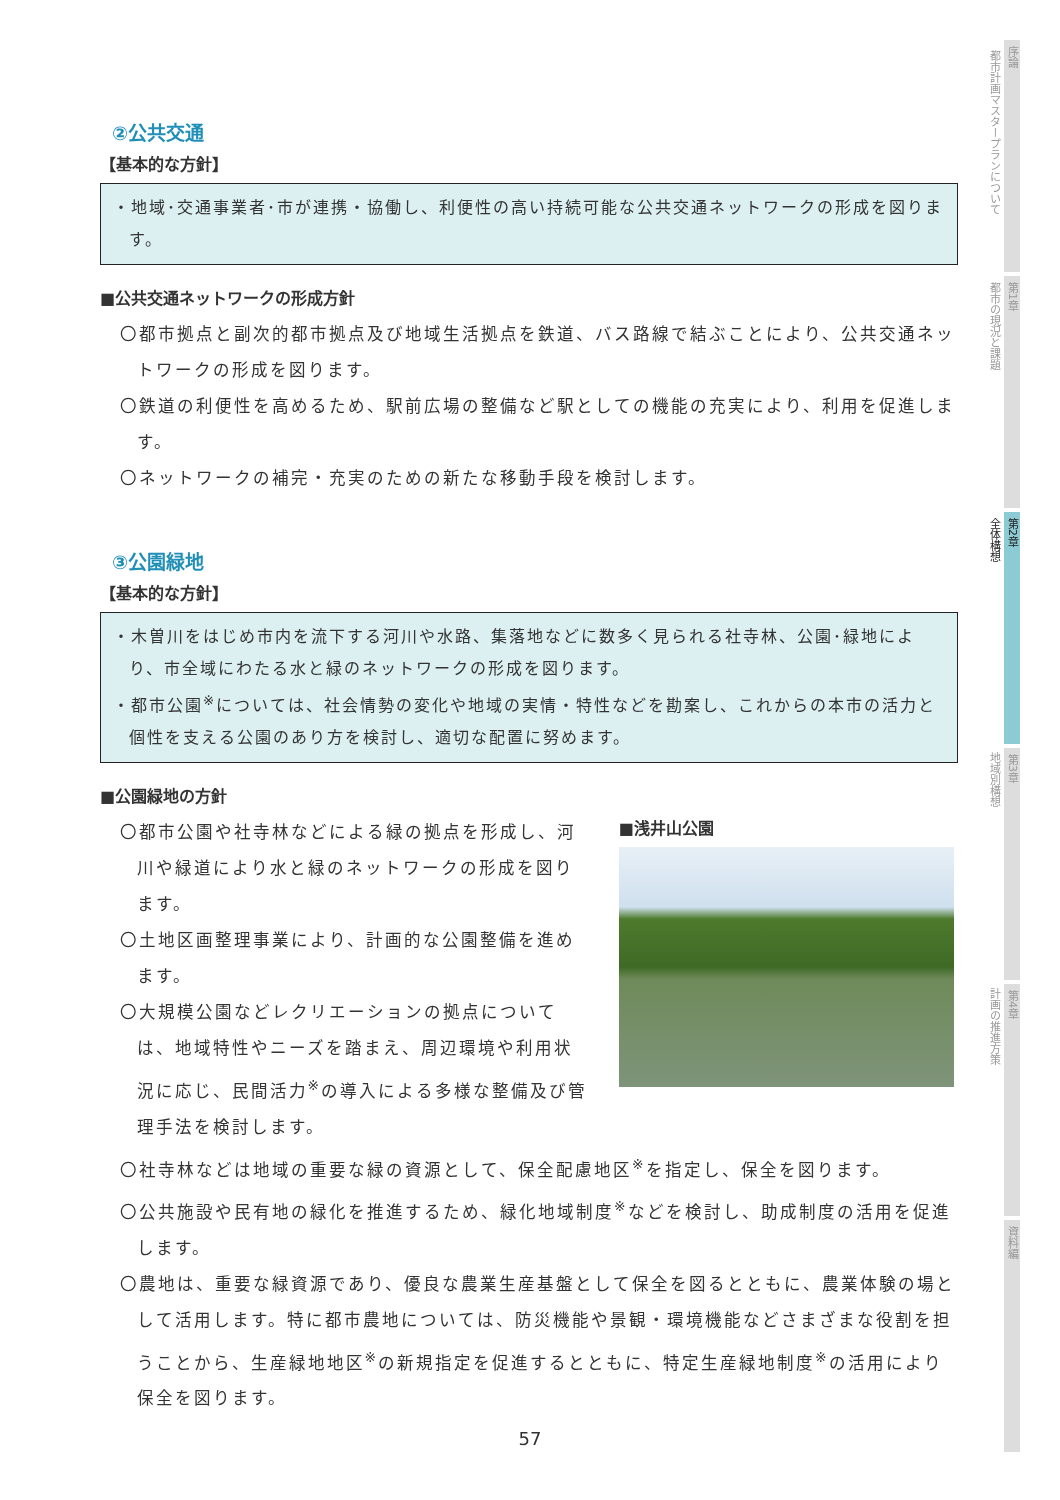②公共交通
【基本的な方針】
・地域･交通事業者･市が連携・協働し、利便性の高い持続可能な公共交通ネットワークの形成を図ります。
■公共交通ネットワークの形成方針
〇都市拠点と副次的都市拠点及び地域生活拠点を鉄道、バス路線で結ぶことにより、公共交通ネットワークの形成を図ります。
〇鉄道の利便性を高めるため、駅前広場の整備など駅としての機能の充実により、利用を促進します。
〇ネットワークの補完・充実のための新たな移動手段を検討します。
③公園緑地
【基本的な方針】
・木曽川をはじめ市内を流下する河川や水路、集落地などに数多く見られる社寺林、公園･緑地により、市全域にわたる水と緑のネットワークの形成を図ります。
・都市公園<sup>※</sup>については、社会情勢の変化や地域の実情・特性などを勘案し、これからの本市の活力と個性を支える公園のあり方を検討し、適切な配置に努めます。
■公園緑地の方針
〇都市公園や社寺林などによる緑の拠点を形成し、河川や緑道により水と緑のネットワークの形成を図ります。
〇土地区画整理事業により、計画的な公園整備を進めます。
〇大規模公園などレクリエーションの拠点については、地域特性やニーズを踏まえ、周辺環境や利用状況に応じ、民間活力<sup>※</sup>の導入による多様な整備及び管理手法を検討します。
■浅井山公園
〇社寺林などは地域の重要な緑の資源として、保全配慮地区<sup>※</sup>を指定し、保全を図ります。
〇公共施設や民有地の緑化を推進するため、緑化地域制度<sup>※</sup>などを検討し、助成制度の活用を促進します。
〇農地は、重要な緑資源であり、優良な農業生産基盤として保全を図るとともに、農業体験の場として活用します。特に都市農地については、防災機能や景観・環境機能などさまざまな役割を担うことから、生産緑地地区<sup>※</sup>の新規指定を促進するとともに、特定生産緑地制度<sup>※</sup>の活用により保全を図ります。
序論
第1章
第2章
第3章
第4章
資料編
都市計画マスタープランについて
都市の現況と課題
全体構想
地域別構想
計画の推進方策
57